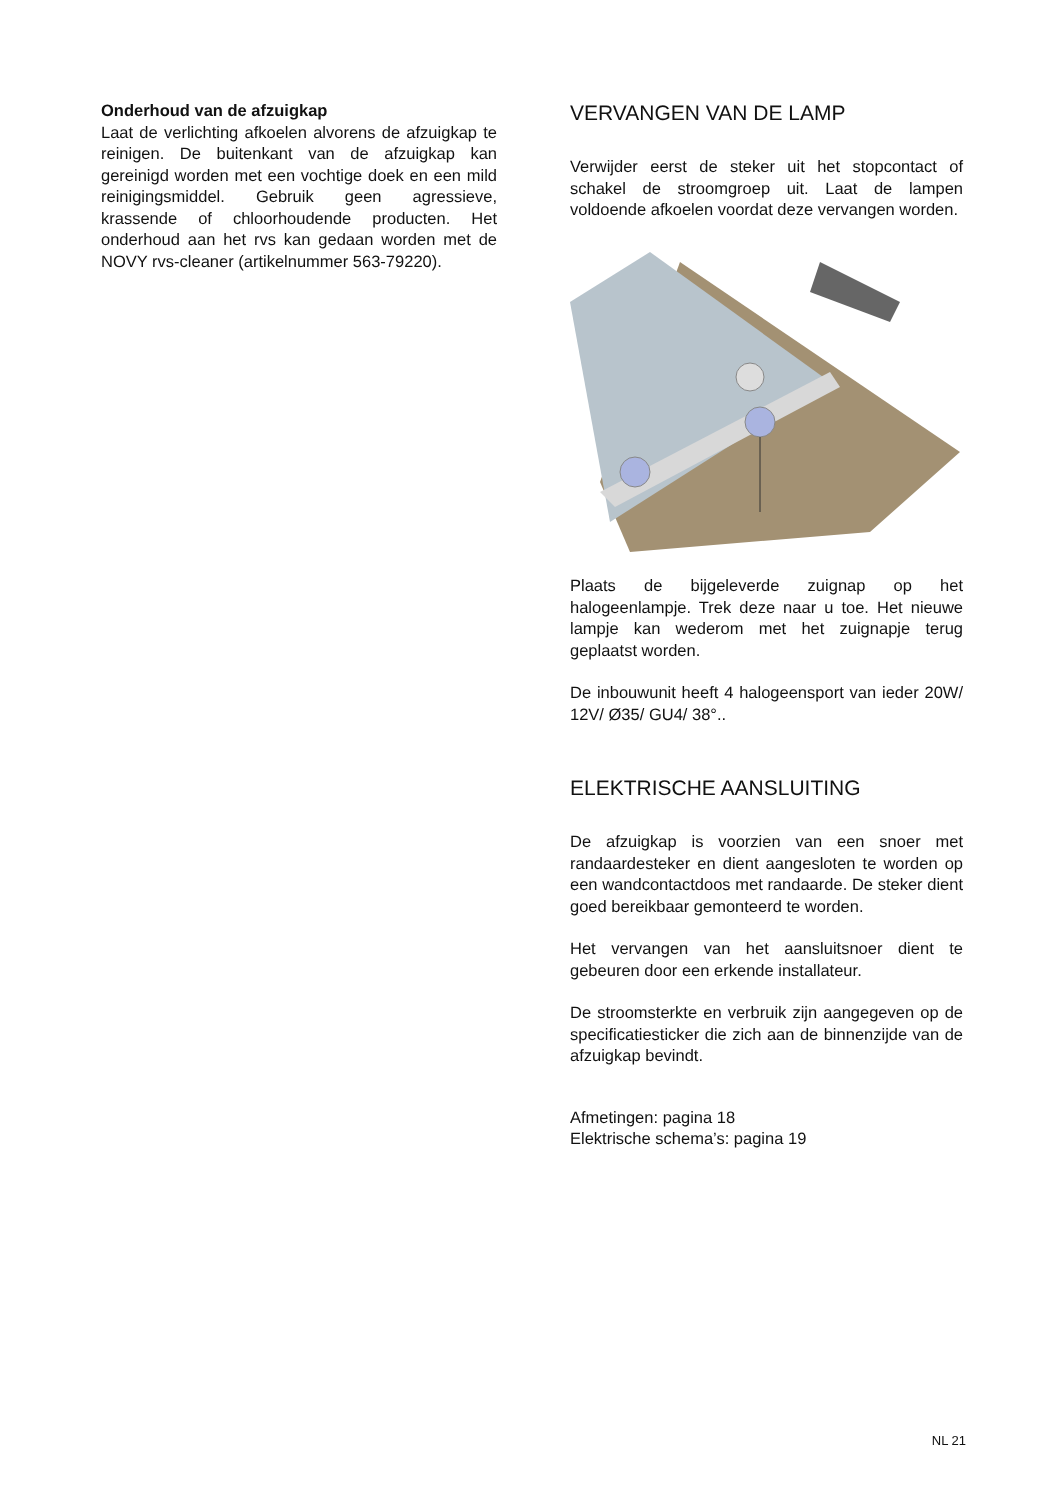Onderhoud van de afzuigkap
Laat de verlichting afkoelen alvorens de afzuigkap te reinigen. De buitenkant van de afzuigkap kan gereinigd worden met een vochtige doek en een mild reinigingsmiddel. Gebruik geen agressieve, krassende of chloorhoudende producten. Het onderhoud aan het rvs kan gedaan worden met de NOVY rvs-cleaner (artikelnummer 563-79220).
VERVANGEN VAN DE LAMP
Verwijder eerst de steker uit het stopcontact of schakel de stroomgroep uit. Laat de lampen voldoende afkoelen voordat deze vervangen worden.
Plaats de bijgeleverde zuignap op het halogeenlampje. Trek deze naar u toe. Het nieuwe lampje kan wederom met het zuignapje terug geplaatst worden.
De inbouwunit heeft 4 halogeensport van ieder 20W/ 12V/ Ø35/ GU4/ 38°..
ELEKTRISCHE AANSLUITING
De afzuigkap is voorzien van een snoer met randaardesteker en dient aangesloten te worden op een wandcontactdoos met randaarde. De steker dient goed bereikbaar gemonteerd te worden.
Het vervangen van het aansluitsnoer dient te gebeuren door een erkende installateur.
De stroomsterkte en verbruik zijn aangegeven op de specificatiesticker die zich aan de binnenzijde van de afzuigkap bevindt.
Afmetingen: pagina 18
Elektrische schema’s: pagina 19
NL 21